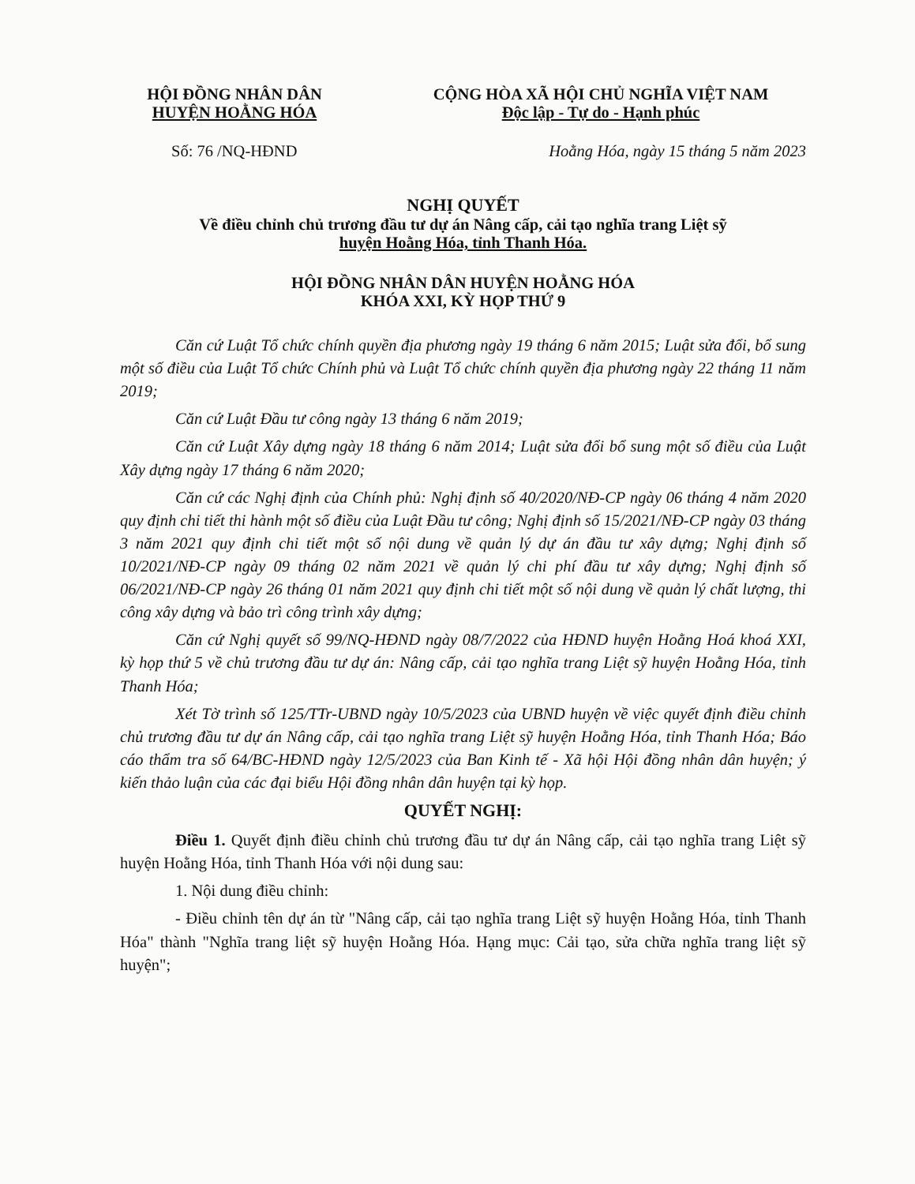HỘI ĐỒNG NHÂN DÂN
HUYỆN HOẰNG HÓA
CỘNG HÒA XÃ HỘI CHỦ NGHĨA VIỆT NAM
Độc lập - Tự do - Hạnh phúc
Số: 76 /NQ-HĐND Hoằng Hóa, ngày 15 tháng 5 năm 2023
NGHỊ QUYẾT
Về điều chỉnh chủ trương đầu tư dự án Nâng cấp, cải tạo nghĩa trang Liệt sỹ
huyện Hoằng Hóa, tỉnh Thanh Hóa.
HỘI ĐỒNG NHÂN DÂN HUYỆN HOẰNG HÓA
KHÓA XXI, KỲ HỌP THỨ 9
Căn cứ Luật Tổ chức chính quyền địa phương ngày 19 tháng 6 năm 2015; Luật sửa đổi, bổ sung một số điều của Luật Tổ chức Chính phủ và Luật Tổ chức chính quyền địa phương ngày 22 tháng 11 năm 2019;
Căn cứ Luật Đầu tư công ngày 13 tháng 6 năm 2019;
Căn cứ Luật Xây dựng ngày 18 tháng 6 năm 2014; Luật sửa đổi bổ sung một số điều của Luật Xây dựng ngày 17 tháng 6 năm 2020;
Căn cứ các Nghị định của Chính phủ: Nghị định số 40/2020/NĐ-CP ngày 06 tháng 4 năm 2020 quy định chi tiết thi hành một số điều của Luật Đầu tư công; Nghị định số 15/2021/NĐ-CP ngày 03 tháng 3 năm 2021 quy định chi tiết một số nội dung về quản lý dự án đầu tư xây dựng; Nghị định số 10/2021/NĐ-CP ngày 09 tháng 02 năm 2021 về quản lý chi phí đầu tư xây dựng; Nghị định số 06/2021/NĐ-CP ngày 26 tháng 01 năm 2021 quy định chi tiết một số nội dung về quản lý chất lượng, thi công xây dựng và bảo trì công trình xây dựng;
Căn cứ Nghị quyết số 99/NQ-HĐND ngày 08/7/2022 của HĐND huyện Hoằng Hoá khoá XXI, kỳ họp thứ 5 về chủ trương đầu tư dự án: Nâng cấp, cải tạo nghĩa trang Liệt sỹ huyện Hoằng Hóa, tỉnh Thanh Hóa;
Xét Tờ trình số 125/TTr-UBND ngày 10/5/2023 của UBND huyện về việc quyết định điều chỉnh chủ trương đầu tư dự án Nâng cấp, cải tạo nghĩa trang Liệt sỹ huyện Hoằng Hóa, tỉnh Thanh Hóa; Báo cáo thẩm tra số 64/BC-HĐND ngày 12/5/2023 của Ban Kinh tế - Xã hội Hội đồng nhân dân huyện; ý kiến thảo luận của các đại biểu Hội đồng nhân dân huyện tại kỳ họp.
QUYẾT NGHỊ:
Điều 1. Quyết định điều chỉnh chủ trương đầu tư dự án Nâng cấp, cải tạo nghĩa trang Liệt sỹ huyện Hoằng Hóa, tỉnh Thanh Hóa với nội dung sau:
1. Nội dung điều chỉnh:
- Điều chỉnh tên dự án từ "Nâng cấp, cải tạo nghĩa trang Liệt sỹ huyện Hoằng Hóa, tỉnh Thanh Hóa" thành "Nghĩa trang liệt sỹ huyện Hoằng Hóa. Hạng mục: Cải tạo, sửa chữa nghĩa trang liệt sỹ huyện";